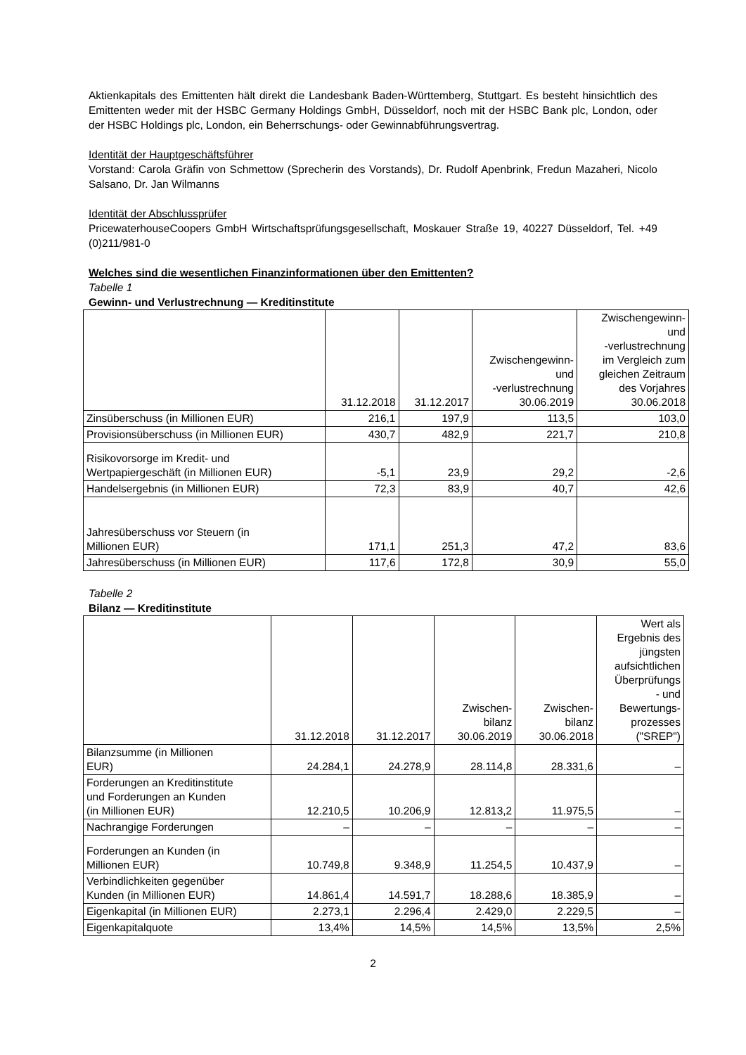Aktienkapitals des Emittenten hält direkt die Landesbank Baden-Württemberg, Stuttgart. Es besteht hinsichtlich des Emittenten weder mit der HSBC Germany Holdings GmbH, Düsseldorf, noch mit der HSBC Bank plc, London, oder der HSBC Holdings plc, London, ein Beherrschungs- oder Gewinnabführungsvertrag.
Identität der Hauptgeschäftsführer
Vorstand: Carola Gräfin von Schmettow (Sprecherin des Vorstands), Dr. Rudolf Apenbrink, Fredun Mazaheri, Nicolo Salsano, Dr. Jan Wilmanns
Identität der Abschlussprüfer
PricewaterhouseCoopers GmbH Wirtschaftsprüfungsgesellschaft, Moskauer Straße 19, 40227 Düsseldorf, Tel. +49 (0)211/981-0
Welches sind die wesentlichen Finanzinformationen über den Emittenten?
Tabelle 1
Gewinn- und Verlustrechnung — Kreditinstitute
| | 31.12.2018 | 31.12.2017 | Zwischengewinn- und -verlustrechnung 30.06.2019 | Zwischengewinn- und -verlustrechnung im Vergleich zum gleichen Zeitraum des Vorjahres 30.06.2018 |
| --- | --- | --- | --- | --- |
| Zinsüberschuss (in Millionen EUR) | 216,1 | 197,9 | 113,5 | 103,0 |
| Provisionsüberschuss (in Millionen EUR) | 430,7 | 482,9 | 221,7 | 210,8 |
| Risikovorsorge im Kredit- und Wertpapiergeschäft (in Millionen EUR) | -5,1 | 23,9 | 29,2 | -2,6 |
| Handelsergebnis (in Millionen EUR) | 72,3 | 83,9 | 40,7 | 42,6 |
| Jahresüberschuss vor Steuern (in Millionen EUR) | 171,1 | 251,3 | 47,2 | 83,6 |
| Jahresüberschuss (in Millionen EUR) | 117,6 | 172,8 | 30,9 | 55,0 |
Tabelle 2
Bilanz — Kreditinstitute
| | 31.12.2018 | 31.12.2017 | Zwischen- bilanz 30.06.2019 | Zwischen- bilanz 30.06.2018 | Wert als Ergebnis des jüngsten aufsichtlichen Überprüfungs - und Bewertungs- prozesses ("SREP") |
| --- | --- | --- | --- | --- | --- |
| Bilanzsumme (in Millionen EUR) | 24.284,1 | 24.278,9 | 28.114,8 | 28.331,6 | – |
| Forderungen an Kreditinstitute und Forderungen an Kunden (in Millionen EUR) | 12.210,5 | 10.206,9 | 12.813,2 | 11.975,5 | – |
| Nachrangige Forderungen | – | – | – | – | – |
| Forderungen an Kunden (in Millionen EUR) | 10.749,8 | 9.348,9 | 11.254,5 | 10.437,9 | – |
| Verbindlichkeiten gegenüber Kunden (in Millionen EUR) | 14.861,4 | 14.591,7 | 18.288,6 | 18.385,9 | – |
| Eigenkapital (in Millionen EUR) | 2.273,1 | 2.296,4 | 2.429,0 | 2.229,5 | – |
| Eigenkapitalquote | 13,4% | 14,5% | 14,5% | 13,5% | 2,5% |
2